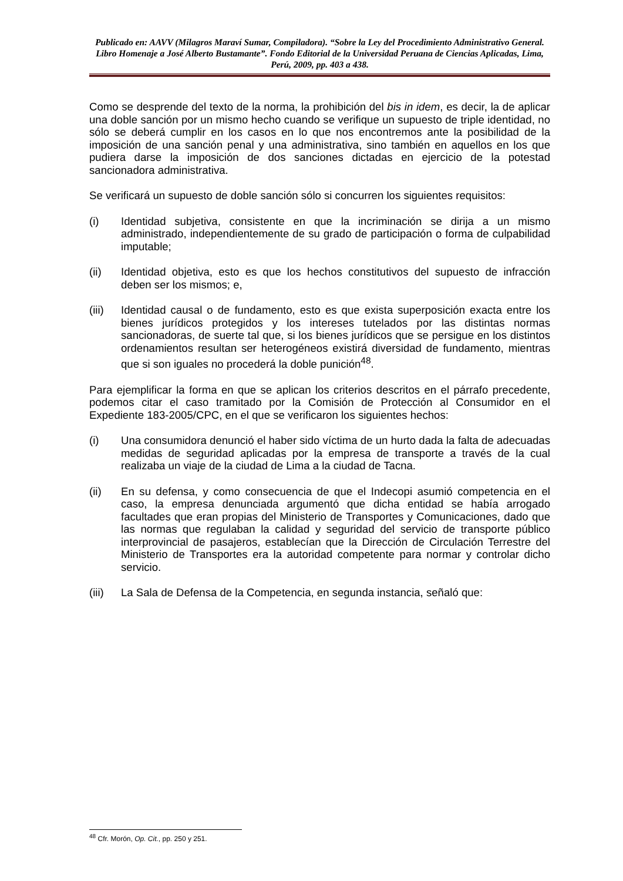Publicado en: AAVV (Milagros Maraví Sumar, Compiladora). “Sobre la Ley del Procedimiento Administrativo General. Libro Homenaje a José Alberto Bustamante”. Fondo Editorial de la Universidad Peruana de Ciencias Aplicadas, Lima, Perú, 2009, pp. 403 a 438.
Como se desprende del texto de la norma, la prohibición del bis in idem, es decir, la de aplicar una doble sanción por un mismo hecho cuando se verifique un supuesto de triple identidad, no sólo se deberá cumplir en los casos en lo que nos encontremos ante la posibilidad de la imposición de una sanción penal y una administrativa, sino también en aquellos en los que pudiera darse la imposición de dos sanciones dictadas en ejercicio de la potestad sancionadora administrativa.
Se verificará un supuesto de doble sanción sólo si concurren los siguientes requisitos:
(i) Identidad subjetiva, consistente en que la incriminación se dirija a un mismo administrado, independientemente de su grado de participación o forma de culpabilidad imputable;
(ii) Identidad objetiva, esto es que los hechos constitutivos del supuesto de infracción deben ser los mismos; e,
(iii) Identidad causal o de fundamento, esto es que exista superposición exacta entre los bienes jurídicos protegidos y los intereses tutelados por las distintas normas sancionadoras, de suerte tal que, si los bienes jurídicos que se persigue en los distintos ordenamientos resultan ser heterogéneos existirá diversidad de fundamento, mientras que si son iguales no procederá la doble punición<sup>48</sup>.
Para ejemplificar la forma en que se aplican los criterios descritos en el párrafo precedente, podemos citar el caso tramitado por la Comisión de Protección al Consumidor en el Expediente 183-2005/CPC, en el que se verificaron los siguientes hechos:
(i) Una consumidora denunció el haber sido víctima de un hurto dada la falta de adecuadas medidas de seguridad aplicadas por la empresa de transporte a través de la cual realizaba un viaje de la ciudad de Lima a la ciudad de Tacna.
(ii) En su defensa, y como consecuencia de que el Indecopi asumió competencia en el caso, la empresa denunciada argumentó que dicha entidad se había arrogado facultades que eran propias del Ministerio de Transportes y Comunicaciones, dado que las normas que regulaban la calidad y seguridad del servicio de transporte público interprovincial de pasajeros, establecían que la Dirección de Circulación Terrestre del Ministerio de Transportes era la autoridad competente para normar y controlar dicho servicio.
(iii) La Sala de Defensa de la Competencia, en segunda instancia, señaló que:
<sup>48</sup> Cfr. Morón, Op. Cit., pp. 250 y 251.